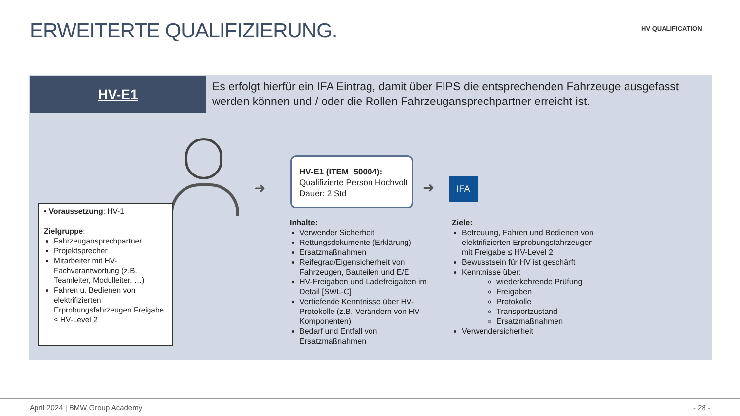ERWEITERTE QUALIFIZIERUNG. HV QUALIFICATION
HV-E1
Es erfolgt hierfür ein IFA Eintrag, damit über FIPS die entsprechenden Fahrzeuge ausgefasst werden können und / oder die Rollen Fahrzeugansprechpartner erreicht ist.
• Voraussetzung: HV-1
Zielgruppe:
Fahrzeugansprechpartner
Projektsprecher
Mitarbeiter mit HV-Fachverantwortung (z.B. Teamleiter, Modulleiter, …)
Fahren u. Bedienen von elektrifizierten Erprobungsfahrzeugen Freigabe ≤ HV-Level 2
➜
HV-E1 (ITEM_50004):
Qualifizierte Person Hochvolt
Dauer: 2 Std
➜ IFA
Inhalte:
Verwender Sicherheit
Rettungsdokumente (Erklärung)
Ersatzmaßnahmen
Reifegrad/Eigensicherheit von Fahrzeugen, Bauteilen und E/E
HV-Freigaben und Ladefreigaben im Detail [SWL-C]
Vertiefende Kenntnisse über HV-Protokolle (z.B. Verändern von HV-Komponenten)
Bedarf und Entfall von Ersatzmaßnahmen
Ziele:
Betreuung, Fahren und Bedienen von elektrifizierten Erprobungsfahrzeugen mit Freigabe ≤ HV-Level 2
Bewusstsein für HV ist geschärft
Kenntnisse über:
wiederkehrende Prüfung
Freigaben
Protokolle
Transportzustand
Ersatzmaßnahmen
Verwendersicherheit
April 2024 | BMW Group Academy - 28 -